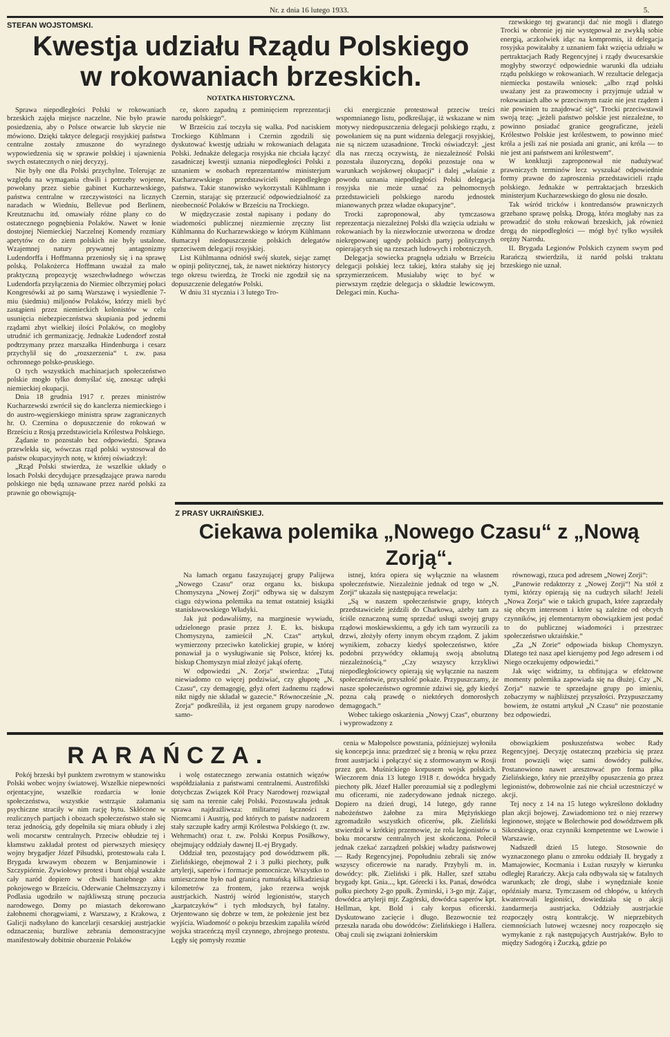Nr. z dnia 16 lutego 1933. 5.
STEFAN WOJSTOMSKI.
Kwestja udziału Rządu Polskiego
w rokowaniach brzeskich.
NOTATKA HISTORYCZNA.
Sprawa niepodległości Polski w rokowaniach brzeskich zajęła miejsce naczelne. Nie było prawie posiedzenia, aby o Polsce otwarcie lub skrycie nie mówiono. Dzięki taktyce delegacji rosyjskiej państwa centralne zostały zmuszone do wyraźnego wypowiedzenia się w sprawie polskiej i ujawnienia swych ostatecznych o niej decyzyj.
Nie były one dla Polski przychylne. Tolerując ze względu na wymagania chwili i potrzeby wojenne, powołany przez siebie gabinet Kucharzewskiego, państwa centralne w rzeczywistości na licznych naradach w Wiedniu, Bellevue pod Berlinem, Kreutznachu itd. omawiały różne plany co do ostatecznego pognębienia Polaków. Nawet w łonie dostojnej Niemieckiej Naczelnej Komendy rozmiary apetytów co do ziem polskich nie były ustalone. Wzajemnej natury prywatnej antagonizmy Ludendorffa i Hoffmanna przeniosły się i na sprawę polską. Polakożerca Hoffmann uważał za mało praktyczną propozycję wszechwładnego wówczas Ludendorfa przyłączenia do Niemiec olbrzymiej połaci Kongresówki aż po samą Warszawę i wysiedlenie 7-miu (siedmiu) miljonów Polaków, którzy mieli być zastąpieni przez niemieckich kolonistów w celu usunięcia niebezpieczeństwa skupiania pod jednemi rządami zbyt wielkiej ilości Polaków, co mogłoby utrudnić ich germanizację. Jednakże Ludendorf został podtrzymany przez marszałka Hindenburga i cesarz przychylił się do „rozszerzenia“ t. zw. pasa ochronnego polsko-pruskiego.
O tych wszystkich machinacjach społeczeństwo polskie mogło tylko domyślać się, znosząc udręki niemieckiej okupacji.
Dnia 18 grudnia 1917 r. prezes ministrów Kucharzewski zwrócił się do kanclerza niemieckiego i do austro-węgierskiego ministra spraw zagranicznych hr. O. Czernina o dopuszczenie do rokowań w Brześciu z Rosją przedstawiciela Królestwa Polskiego.
Żądanie to pozostało bez odpowiedzi. Sprawa przewlekła się, wówczas rząd polski wystosował do państw okupacyjnych notę, w której oświadczył:
„Rząd Polski stwierdza, że wszelkie układy o losach Polski decydujące przesądzające prawa narodu polskiego nie będą uznawane przez naród polski za prawnie go obowiązują-
ce, skoro zapadną z pominięciem reprezentacji narodu polskiego“.
W Brześciu zaś toczyła się walka. Pod naciskiem Trockiego Kühlmann i Czernin zgodzili się dyskutować kwestję udziału w rokowaniach delagata Polski. Jednakże delegacja rosyjska nie chciała łączyć zasadniczej kwestji uznania niepodległości Polski z uznaniem w osobach reprezentantów ministerjum Kucharzewskiego przedstawicieli niepodległego państwa. Takie stanowisko wykorzystali Kühlmann i Czernin, starając się przerzucić odpowiedzialność za nieobecność Polaków w Brześciu na Trockiego.
W międzyczasie został napisany i podany do wiadomości publicznej niezmiernie zręczny list Kühlmanna do Kucharzewskiego w którym Kühlmann tłumaczył niedopuszczenie polskich delegatów sprzeciwem delegacji rosyjskiej.
List Kühlmanna odniósł swój skutek, siejąc zamęt w opinji politycznej, tak, że nawet niektórzy historycy tego okresu twierdzą, że Trocki nie zgodził się na dopuszczenie delegatów Polski.
W dniu 31 stycznia i 3 lutego Tro-
cki energicznie protestował przeciw treści wspomnianego listu, podkreślając, iż wskazane w nim motywy niedopuszczenia delegacji polskiego rządu, z powołaniem się na punt widzenia delegacji rosyjskiej, nie są niczem uzasadnione. Trocki oświadczył: „jest dla nas rzeczą oczywistą, że niezależność Polski pozostała iluzoryczną, dopóki pozostaje ona w warunkach wojskowej okupacji“ i dalej „właśnie z powodu uznania niepodległości Polski delegacja rosyjska nie może uznać za pełnomocnych przedstawicieli polskiego narodu jednostek mianowanych przez władze okupacyjne“.
Trocki zaproponował, aby tymczasowa reprezentacja niezależnej Polski dla wzięcia udziału w rokowaniach by ła niezwłocznie utworzona w drodze niekrępowanej ugody polskich partyj politycznych opierających się na rzeszach ludowych i robotniczych.
Delegacja sowiecka pragnęła udziału w Brześciu delegacji polskiej lecz takiej, która stałaby się jej sprzymierzeńcem. Musiałaby więc to być w pierwszym rzędzie delegacja o składzie lewicowym. Delegaci min. Kucha-
rzewskiego tej gwarancji dać nie mogli i dlatego Trocki w obronie jej nie występował ze zwykłą sobie energią, aczkolwiek idąc na kompromis, iż delegacja rosyjska powitałaby z uznaniem fakt wzięcia udziału w pertraktacjach Rady Regencyjnej i rządy dwucesarskie mogłyby stworzyć odpowiednie warunki dla udziału rządu polskiego w rokowaniach. W rezultacie delegacja niemiecka postawiła wniosek: „albo rząd polski uważany jest za prawomocny i przyjmuje udział w rokowaniach albo w przeciwnym razie nie jest rządem i nie powinien tu znajdować się“. Trocki przeciwstawił swoją tezę: „jeżeli państwo polskie jest niezależne, to powinno posiadać granice geograficzne, jeżeli Królestwo Polskie jest królestwem, to powinno mieć króla a jeśli zaś nie posiada ani granic, ani króla — to nie jest ani państwem ani królestwem“.
W konkluzji zaproponował nie nadużywać prawniczych terminów lecz wyszukać odpowiednie formy prawne do zaproszenia przedstawicieli rządu polskiego. Jednakże w pertraktacjach brzeskich ministerjum Kucharzewskiego do głosu nie doszło.
Tak wśród tricków i kontredansów prawniczych grzebano sprawę polską. Drogą, która mogłaby nas za prowadzić do stołu rokowań brzeskich, jak również drogą do niepodległości — mógł być tylko wysiłek orężny Narodu.
II. Brygada Legionów Polskich czynem swym pod Rarańczą stwierdziła, iż naród polski traktatu brzeskiego nie uznał.
Z PRASY UKRAIŃSKIEJ.
Ciekawa polemika „Nowego Czasu“ z „Nową Zorją“.
Na łamach organu faszyzującej grupy Palijewa „Nowego Czasu“ oraz organu ks. biskupa Chomyszyna „Nowej Zorji“ odbywa się w dalszym ciągu ożywiona polemika na temat ostatniej książki stanisławowskiego Władyki.
Jak już podawaliśmy, na marginesie wywiadu, udzielonego prasie przez J. E. ks. biskupa Chomyszyna, zamieścił „N. Czas“ artykuł, wymierzony przeciwko katolickiej grupie, w której ponawiał ja o wysługiwanie się Polsce, której ks. biskup Chomyszyn miał złożyć jakąś ofertę.
W odpowiedzi „N. Zorja“ stwierdza: „Tutaj niewiadomo co więcej podziwiać, czy głupotę „N. Czasu“, czy demagogię, gdyż ofert żadnemu rządowi nikt nigdy nie składał w gazecie.“ Równocześnie „N. Zorja“ podkreśliła, iż jest organem grupy narodowo samo-
istnej, która opiera się wyłącznie na własnem społeczeństwie. Niezależnie jednak od tego w „N. Zorji“ ukazała się następująca rewelacja:
„Są w naszem społeczeństwie grupy, których przedstawiciele jeździli do Charkowa, ażeby tam za ściśle oznaczoną sumę sprzedać usługi swojej grupy rządowi moskiewskiemu, a gdy ich tam wyrzucili za drzwi, złożyły oferty innym obcym rządom. Z jakim wynikiem, zobaczy kiedyś społeczeństwo, które podobni przywódcy okłamują swoją absolutną niezależnością.“ „Czy wszyscy krzykliwi niepodległościowcy opierają się wyłącznie na naszem społeczeństwie, przyszłość pokaże. Przypuszczamy, że nasze społeczeństwo ogromnie zdziwi się, gdy kiedyś pozna całą prawdę o niektórych domorosłych demagogach.“
Wobec takiego oskarżenia „Nowyj Czas“, oburzony i wyprowadzony z
równowagi, rzuca pod adresem „Nowej Zorji“:
„Panowie redaktorzy z „Nowej Zorji“! Na stół z tymi, którzy opierają się na cudzych siłach! Jeżeli „Nowa Zorja“ wie o takich grupach, które zaprzedały się obcym interesom i które są zależne od obcych czynników, jej elementarnym obowiązkiem jest podać to do publicznej wiadomości i przestrzec społeczeństwo ukraińskie.“
„Za „N Zorie“ odpowiada biskup Chomyszyn. Dlatego też nasz apel kierujemy pod Jego adresem i od Niego oczekujemy odpowiedzi.“
Jak więc widzimy, ta obfitująca w efektowne momenty polemika zapowiada się na dłużej. Czy „N. Zorja“ nazwie te sprzedajne grupy po imieniu, zobaczymy w najbliższej przyszłości. Przypuszczamy bowiem, że ostatni artykuł „N Czasu“ nie pozostanie bez odpowiedzi.
RARAŃCZA.
Pokój brzeski był punktem zwrotnym w stanowisku Polski wobec wojny światowej. Wszelkie niepewności orjentacyjne, wszelkie rozdarcia w łonie społeczeństwa, wszystkie wstrząsie załamania psychiczne straciły w nim rację bytu. Skłócone w rozlicznych partjach i obozach społeczeństwo stało się teraz jednością, gdy dopełniła się miara obłudy i złej woli mocarstw centralnych. Przeciw obłudzie tej i kłamstwu zakładał protest od pierwszych miesięcy wojny brygadjer Józef Piłsudski, protestowała cała I. Brygada krwawym obozem w Benjaminowie i Szczypiórnie. Żywiołowy protest i bunt objął wszakże cały naród dopiero w chwili haniebnego aktu pokojowego w Brześciu. Oderwanie Chełmszczyzny i Podlasia ugodziło w najtkliwszą strunę poczucia narodowego. Domy po miastach dekorowano żałobnemi chorągwiami, z Warszawy, z Krakowa, z Galicji nadsyłano do kancelarji cesarskiej austrjackie odznaczenia; burzliwe zebrania demonstracyjne manifestowały dobitnie oburzenie Polaków
i wolę ostatecznego zerwania ostatnich więzów współdziałania z państwami centralnemi. Austrofilski dotychczas Związek Kół Pracy Narodowej rozwiązał się sam na terenie całej Polski. Pozostawała jednak sprawa najdraźliwsza: militarnej łączności z Niemcami i Austrją, pod których to państw nadzorem stały szczupłe kadry armji Królestwa Polskiego (t. zw. Wehrmacht) oraz t. zw. Polski Korpus Posiłkowy, obejmujący oddziały dawnej II.-ej Brygady.
Oddział ten, pozostający pod dowództwem płk. Zielińskiego, obejmował 2 i 3 pułki piechoty, pułk artylerji, saperów i formacje pomocnicze. Wszystko to umieszczone było nad granicą rumuńską kilkadziesiąt kilometrów za frontem, jako rezerwa wojsk austrjackich. Nastrój wśród legionistów, starych „karpatczyków“ i tych młodszych, był fatalny. Orjentowano się dobrze w tem, że położenie jest bez wyjścia. Wiadomość o pokoju brzeskim zapaliła wśród wojska straceńczą myśl czynnego, zbrojnego protestu. Lęgły się pomysły rozmie
cenia w Małopolsce powstania, późniejszej wyłoniła się koncepcja inna: przedrzeć się z bronią w ręku przez front austrjacki i połączyć się z sformowanym w Rosji przez gen. Muśnickiego korpusem wojsk polskich. Wieczorem dnia 13 lutego 1918 r. dowódca brygady piechoty płk. Józef Haller porozumiał się z podległymi mu oficerami, nie zadecydowano jednak niczego. Dopiero na dzień drugi, 14 lutego, gdy ranne nabożeństwo żałobne za mira Mężyńskiego zgromadziło wszystkich oficerów, płk. Zieliński stwierdził w krótkiej przemowie, że rola legjonistów u boku mocarstw centralnych jest skończona. Polecił jednak czekać zarządzeń polskiej władzy państwowej — Rady Regencyjnej. Popołudniu zebrali się znów wszyscy oficerowie na narady. Przybyli m. in. dowódcy: płk. Zieliński i płk. Haller, szef sztabu brygady kpt. Gnia..., kpt. Górecki i ks. Panaś, dowódca pułku piechoty 2-go ppułk. Żymirski, i 3-go mjr. Zając, dowódca artylerji mjr. Zagórski, dowódca saperów kpt. Hellman, kpt. Bold i cały korpus oficerski. Dyskutowano zacięcie i długo. Bezowocnie też przeszła narada obu dowódców: Zielińskiego i Hallera. Obaj czuli się związani żołnierskim
obowiązkiem posłuszeństwa wobec Rady Regencyjnej. Decyzję ostatecznq przebicia się przez front powzięli więc sami dowódcy pułków. Postanowiono nawet aresztować pro forma płka Zielińskiego, który nie przeżyłby opuszczenia go przez legionistów, dobrowolnie zaś nie chciał uczestniczyć w akcji.
Tej nocy z 14 na 15 lutego wykreślono dokładny plan akcji bojowej. Zawiadomiono też o niej rezerwy legionowe, stojące w Bolechowie pod dowództwem płk Sikorskiego, oraz czynniki kompetentne we Lwowie i Warszawie.
Nadszedł dzień 15 lutego. Stosownie do wyznaczonego planu o zmroku oddziały II. brygady z Mamajowiec, Kocmania i Łużan ruszyły w kierunku odległej Rarańczy. Akcja cała odbywała się w fatalnych warunkach; złe drogi, słabe i wynędzniałe konie opóźniały marsz. Tymczasem od chłopów, u których kwaterowali legioniści, dowiedziała się o akcji żandarmerja austrjacka. Oddziały austrjackie rozpoczęły ostrą kontrakcję. W nieprzebitych ciemnościach lutowej wczesnej nocy rozpoczęło się wymykanie z rąk następujących Austrjaków. Było to między Sadogórą i Żuczką, gdzie po